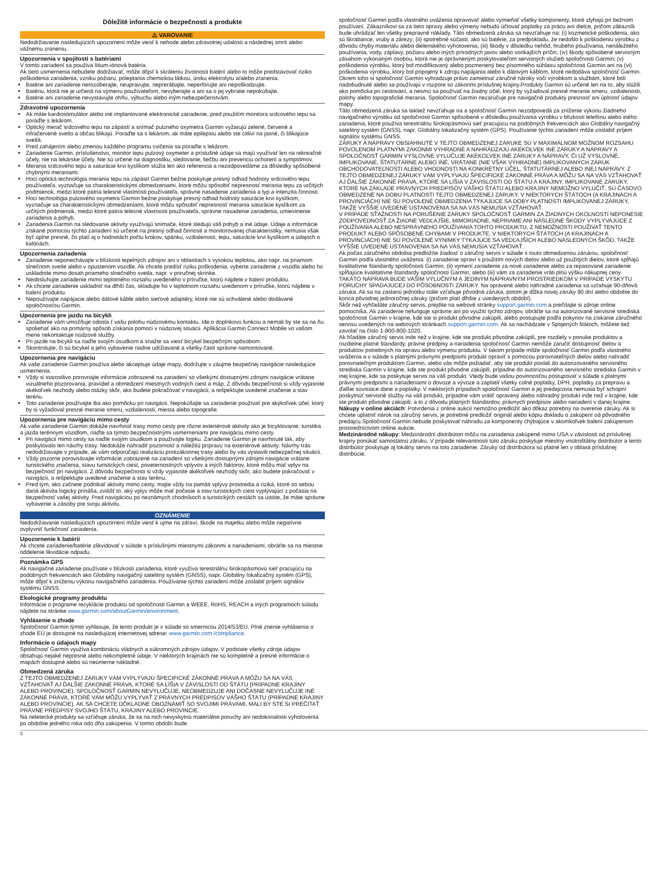Dôležité informácie o bezpečnosti a produkte
⚠ VAROVANIE
Nedodržiavanie nasledujúcich upozornení môže viesť k nehode alebo zdravotnej udalosti a následnej smrti alebo vážnemu zraneniu.
Upozornenia v spojitosti s batériami
V tomto zariadení sa používa lítium-iónová batéria.
Ak tieto usmernenia nebudete dodržiavať, môže dôjsť k skráteniu životnosti batérií alebo to môže predstavovať riziko poškodenia zariadenia, vzniku požiaru, poleptania chemickou látkou, úniku elektrolytu a/alebo zranenia.
Batérie ani zariadenie nerozoberajte, neupravujte, neprerábajte, neperforujte ani nepoškodzujte.
Batériu, ktorá nie je určená na výmenu používateľom, nevyberajte a ani sa o jej vybratie nepokúšajte.
Batérie ani zariadenie nevystavujte ohňu, výbuchu alebo iným nebezpečenstvám.
Zdravotné upozornenia
Ak máte kardiostimulátor alebo iné implantované elektronické zariadenie, pred použitím monitora srdcového tepu sa poraďte s lekárom.
Optický merač srdcového tepu na zápästí a snímač pulzného oxymetra Garmin vyžarujú zelené, červené a infračervené svetlo a občas blikajú. Poraďte sa s lekárom, ak máte epilepsiu alebo ste citliví na jasné, či blikajúce svetlá.
Pred zahájením alebo zmenou každého programu cvičenia sa poraďte s lekárom.
Zariadenie Garmin, príslušenstvo, monitor tepu pulzový oxymeter a príslušné údaje sa majú využívať len na rekreačné účely, nie na lekárske účely. Nie sú určené na diagnostiku, sledovanie, liečbu ani prevenciu ochorení a symptómov.
Merania srdcového tepu a saturácie krvi kyslíkom slúžia len ako referencia a nezodpovedáme za dôsledky spôsobené chybnými meraniami.
Hoci optická technológia merania tepu na zápästí Garmin bežne poskytuje presný odhad hodnoty srdcového tepu používateľa, vyznačuje sa charakteristickými obmedzeniami, ktoré môžu spôsobiť nepresnosť merania tepu za určitých podmienok, medzi ktoré patria telesné vlastnosti používateľa, správne nasadenie zariadenia a typ a intenzita činnosti.
Hoci technológia pulzového oxymetra Garmin bežne poskytuje presný odhad hodnoty saturácie krvi kyslíkom, vyznačuje sa charakteristickými obmedzeniami, ktoré môžu spôsobiť nepresnosť merania saturácie kyslíkom za určitých podmienok, medzi ktoré patria telesné vlastnosti používateľa, správne nasadenie zariadenia, umiestnenie zariadenia a pohyb.
Zariadenia Garmin na sledovanie aktivity využívajú snímače, ktoré sledujú váš pohyb a iné údaje. Údaje a informácie získané pomocou týchto zariadení sú určené na presný odhad činnosti a monitorovanej charakteristiky, nemusia však byť úplne presné, čo platí aj o hodnotách počtu krokov, spánku, vzdialenosti, tepu, saturácie krvi kyslíkom a údajoch o kalóriách.
Upozornenia zariadenia
Zariadenie neponechávajte v blízkosti tepelných zdrojov ani v oblastiach s vysokou teplotou, ako napr. na priamom slnečnom svetle alebo v opustenom vozidle. Ak chcete predísť riziku poškodenia, vyberte zariadenie z vozidla alebo ho uskladnite mimo dosah priameho slnečného svetla, napr. v priručnej skrinke.
Neobsluhujte zariadenie mimo teplotného rozsahu uvedeného v príručke, ktorú nájdete v balení produktu.
Ak chcete zariadenie uskladniť na dlhší čas, skladujte ho v teplotnom rozsahu uvedenom v príručke, ktorú nájdete v balení produktu.
Nepoužívajte napájacie alebo dátové káble alebo sieťové adaptéry, ktoré nie sú schválené alebo dodávané spoločnosťou Garmin.
Upozornenia pre jazdu na bicykli
Zariadenie vám umožňuje odosla ť vašu polohu núdzovému kontaktu. Ide o doplnkovú funkciu a nemali by ste sa na ňu spoliehať ako na primárny spôsob získania pomoci v núdzovej situácii. Aplikácia Garmin Connect Mobile vo vašom mene nekontaktuje núdzové služby.
Pri jazde na bicykli sa riaďte svojím úsudkom a snažte sa viesť bicykel bezpečným spôsobom.
Skontrolujte, či sú bicykel a jeho vybavenie riadne udržiavané a všetky časti správne namontované.
Upozornenia pre navigáciu
Ak vaše zariadenie Garmin používa alebo akceptuje údaje mapy, dodržujte v záujme bezpečnej navigácie nasledujúce usmernenia.
Vždy si starostlivo porovnajte informácie zobrazené na zariadení so všetkými dostupnými zdrojmi navigácie vrátane vizuálneho pozorovania, pravidiel a obmedzení miestnych vodných ciest a máp. Z dôvodu bezpečnosti si vždy vyjasnite akékoľvek nezhody alebo otázky skôr, ako budete pokračovať v navigácii, a rešpektujte uvedené značenie a stav terénu.
Toto zariadenie používajte iba ako pomôcku pri navigácii. Nepokúšajte sa zariadenie používať pre akýkoľvek účel, ktorý by si vyžadoval presné meranie smeru, vzdialenosti, miesta alebo topografie.
Upozornenia pre navigáciu mimo cesty
Ak vaše zariadenie Garmin dokáže navrhnúť trasy mimo cesty pre rôzne exteriérové aktivity ako je bicyklovanie, turistika a jazda terénnym vozidlom, riaďte sa týmito bezpečnostnými usmerneniami pre navigáciu mimo cesty.
Pri navigácii mimo cesty sa riaďte svojím úsudkom a používajte logiku. Zariadenie Garmin je navrhnuté tak, aby poskytovalo len návrhy trasy. Nedokáže nahradiť pozornosť a náležitú prípravu na exteriérové aktivity. Návrhy trás nedodržiavajte v prípade, ak vám odporúčajú realizáciu protizákonnej trasy alebo by vás vystavili nebezpečnej situácii.
Vždy pozorne porovnávajte informácie zobrazené na zariadení so všetkými dostupnými zdrojmi navigácie vrátane turistického značenia, stavu turistických ciest, poveternostných vplyvov a iných faktorov, ktoré môžu mať vplyv na bezpečnosť pri navigácii. Z dôvodu bezpečnosti si vždy vyjasnite akékoľvek nezhody skôr, ako budete pokračovať v navigácii, a rešpektujte uvedené značenie a stav terénu.
Pred tým, ako začnete podnikať aktivity mimo cesty, majte vždy na pamäti vplyvy prostredia a riziká, ktoré so sebou daná aktivita logicky prináša, zvlášť to, aký vplyv môže mať počasie a stav turistických ciest vyplývajúci z počasia na bezpečnosť vašej aktivity. Pred navigáciou po neznámych chodníkoch a turistických cestách sa uistite, že máte správne vybavenie a zásoby pre svoju aktivitu.
OZNÁMENIE
Nedodržiavanie nasledujúcich upozornení môže viesť k ujme na zdraví, škode na majetku alebo môže negatívne ovplyvniť funkčnosť zariadenia.
Upozornenie k batérii
Ak chcete zariadenie/batérie zlikvidovať v súlade s príslušnými miestnymi zákonmi a nariadeniami, obráťte sa na miestne oddelenie likvidácie odpadu.
Poznámka GPS
Ak navigačné zariadenie používate v blízkosti zariadenia, ktoré využíva terestriálnu širokopásmovú sieť pracujúcu na podobných frekvenciách ako Globálny navigačný satelitný systém (GNSS), napr. Globálny lokalizačný systém (GPS), môže dôjsť k zníženiu výkonu navigačného zariadenia. Používanie týchto zariadení môže zoslabiť príjem signálov systému GNSS.
Ekologické programy produktu
Informácie o programe recyklácie produktu od spoločnosti Garmin a WEEE, RoHS, REACH a iných programoch súladu nájdete na stránke www.garmin.com/aboutGarmin/environment.
Vyhlásenie o zhode
Spoločnosť Garmin týmto vyhlasuje, že tento produkt je v súlade so smernicou 2014/53/EÚ. Plné znenie vyhlásenia o zhode EÚ je dostupné na nasledujúcej internetovej adrese: www.garmin.com /compliance.
Informácie o údajoch mapy
Spoločnosť Garmin využíva kombináciu vládnych a súkromných zdrojov údajov. V podstate všetky zdroje údajov obsahujú nejaké nepresné alebo nekompletné údaje. V niektorých krajinách nie sú kompletné a presné informácie o mapách dostupné alebo sú neúmerne nákladné.
Obmedzená záruka
Z TEJTO OBMEDZENEJ ZÁRUKY VÁM VYPLÝVAJÚ ŠPECIFICKÉ ZÁKONNÉ PRÁVA A MÔŽU SA NA VÁS VZŤAHOVAŤ AJ ĎALŠIE ZÁKONNÉ PRÁVA, KTORÉ SA LÍŠIA V ZÁVISLOSTI OD ŠTÁTU (PRÍPADNE KRAJINY ALEBO PROVINCIE). SPOLOČNOSŤ GARMIN NEVYLUČUJE, NEOBMEDZUJE ANI DOČASNE NEVYLUČUJE INÉ ZÁKONNÉ PRÁVA, KTORÉ VÁM MÔŽU VYPLÝVAŤ Z PRÁVNYCH PREDPISOV VÁŠHO ŠTÁTU (PRÍPADNE KRAJINY ALEBO PROVINCIE). AK SA CHCETE DÔKLADNE OBOZNÁMIŤ SO SVOJIMI PRÁVAMI, MALI BY STE SI PREČÍTAŤ PRÁVNE PREDPISY SVOJHO ŠTÁTU, KRAJINY ALEBO PROVINCIE.
Na neletecké produkty sa vzťahuje záruka, že sa na nich nevyskytnú materiálne poruchy ani nedokonalosti vyhotovenia po obdobie jedného roka odo dňa zakúpenia. V tomto období bude
spoločnosť Garmin podľa vlastného uváženia opravovať alebo vymieňať všetky komponenty, ktoré zlyhajú pri bežnom používaní. Zákazníkovi sa za tieto opravy alebo výmeny nebudú účtovať poplatky za prácu ani dielce, pričom zákazník bude uhrádzať len všetky prepravné náklady. Táto obmedzená záruka sa nevzťahuje na: (i) kozmetické poškodenia, ako sú škrabance, vruby a zárezy; (ii) spotrebné súčasti, ako sú batérie, za predpokladu, že nedošlo k poškodeniu výrobku z dôvodu chyby materiálu alebo dielenského vyhotovenia; (iii) škody v dôsledku nehôd, hrubého používania, nenáležitého používania, vody, záplavy, požiaru alebo iných prírodných javov alebo vonkajších príčin; (iv) škody spôsobené servisným zásahom vykonaným osobou, ktorá nie je oprávneným poskytovateľom servisných služieb spoločnosti Garmin; (v) poškodenia výrobku, ktorý bol modifikovaný alebo pozmenený bez písomného súhlasu spoločnosti Garmin ani na (vi) poškodenia výrobku, ktorý bol pripojený k zdroju napájania alebo k dátovým káblom, ktoré nedodáva spoločnosť Garmin. Okrem toho si spoločnosť Garmin vyhradzuje právo zamietnuť záručné nároky voči výrobkom a službám, ktoré boli nadobudnuté alebo sa používajú v rozpore so zákonmi príslušnej krajiny.Produkty Garmin sú určené len na to, aby slúžili ako pomôcka pri cestovaní, a nesmú sa používať na žiadny účel, ktorý by vyžadoval presné meranie smeru, vzdialenosti, polohy alebo topografické merania. Spoločnosť Garmin nezaručuje pre navigačné produkty presnosť ani úplnosť údajov mapy.
Táto obmedzená záruka sa taktiež nevzťahuje na a spoločnosť Garmin nezodpovedá za zníženie výkonu žiadneho navigačného výrobku od spoločnosti Garmin spôsobené v dôsledku používania výrobku v blízkosti telefónu alebo iného zariadenia, ktoré používa terestriálnu širokopásmovú sieť pracujúcu na podobných frekvenciách ako Globálny navigačný satelitný systém (GNSS), napr. Globálny lokalizačný systém (GPS). Používanie týchto zariadení môže zoslabiť príjem signálov systému GNSS.
ZÁRUKY A NÁPRAVY OBSIAHNUTÉ V TEJTO OBMEDZENEJ ZÁRUKE SÚ V MAXIMÁLNOM MOŽNOM ROZSAHU POVOLENOM PLATNÝMI ZÁKONMI VÝHRADNÉ A NAHRÁDZAJÚ AKÉKOĽVEK INÉ ZÁRUKY A NÁPRAVY A SPOLOČNOSŤ GARMIN VÝSLOVNE VYLUČUJE AKÉKOĽVEK INÉ ZÁRUKY A NÁPRAVY, ČI UŽ VÝSLOVNÉ, IMPLIKOVANÉ, ŠTATUTÁRNE ALEBO INÉ, VRÁTANE (NIE VŠAK VÝHRADNE) IMPLIKOVANÝCH ZÁRUK OBCHODOVATEĽNOSTI ALEBO VHODNOSTI NA KONKRÉTNY ÚČEL, ŠTATUTÁRNEJ ALEBO INEJ NÁPRAVY. Z TEJTO OBMEDZENEJ ZÁRUKY VÁM VYPLÝVAJÚ ŠPECIFICKÉ ZÁKONNÉ PRÁVA A MÔŽU SA NA VÁS VZŤAHOVAŤ AJ ĎALŠIE ZÁKONNÉ PRÁVA, KTORÉ SA LÍŠIA V ZÁVISLOSTI OD ŠTÁTU A KRAJINY. IMPLIKOVANÉ ZÁRUKY, KTORÉ NA ZÁKLADE PRÁVNYCH PREDPISOV VÁŠHO ŠTÁTU ALEBO KRAJINY NEMOŽNO VYLÚČIŤ, SÚ ČASOVO OBMEDZENÉ NA DOBU PLATNOSTI TEJTO OBMEDZENEJ ZÁRUKY. V NIEKTORÝCH ŠTÁTOCH (A KRAJINÁCH A PROVINCIÁCH) NIE SÚ POVOLENÉ OBMEDZENIA TÝKAJÚCE SA DOBY PLATNOSTI IMPLIKOVANEJ ZÁRUKY, TAKŽE VYŠŠIE UVEDENÉ USTANOVENIA SA NA VÁS NEMUSIA VZŤAHOVAŤ.
V PRÍPADE SŤAŽNOSTI NA PORUŠENIE ZÁRUKY SPOLOČNOSŤ GARMIN ZA ŽIADNYCH OKOLNOSTÍ NEPONESIE ZODPOVEDNOSŤ ZA ŽIADNE VEDĽAJŠIE, MIMORIADNE, NEPRIAME ANI NÁSLEDNÉ ŠKODY VYPLÝVAJÚCE Z POUŽÍVANIA ALEBO NESPRÁVNEHO POUŽÍVANIA TOHTO PRODUKTU, Z NEMOŽNOSTI POUŽÍVAŤ TENTO PRODUKT ALEBO SPÔSOBENÉ CHYBAMI V PRODUKTE. V NIEKTORÝCH ŠTÁTOCH (A KRAJINÁCH A PROVINCIÁCH) NIE SÚ POVOLENÉ VÝNIMKY TÝKAJÚCE SA VEDĽAJŠÍCH ALEBO NÁSLEDNÝCH ŠKÔD, TAKŽE VYŠŠIE UVEDENÉ USTANOVENIA SA NA VÁS NEMUSIA VZŤAHOVAŤ.
Ak počas záručného obdobia predložíte žiadosť o záručný servis v súlade s touto obmedzenou zárukou, spoločnosť Garmin podľa vlastného uváženia: (i) zariadenie opraví s použitím nových dielov alebo už použitých dielov, ktoré spĺňajú kvalitatívne štandardy spoločnosti Garmin, (ii) vymení zariadenie za nové zariadenie alebo za repasované zariadenie spĺňajúce kvalitatívne štandardy spoločnosti Garmin, alebo (iii) vám za zariadenie vráti plnú výšku nákupnej ceny. TAKÁTO NÁPRAVA BUDE VAŠÍM VÝLUČNÝM A JEDINÝM NÁPRAVNÝM PROSTRIEDKOM V PRÍPADE VÝSKYTU PORUCHY SPADAJÚCEJ DO PÔSOBNOSTI ZÁRUKY. Na opravené alebo náhradné zariadenia sa vzťahuje 90-dňová záruka. Ak sa na zaslanú jednotku stále vzťahuje pôvodná záruka, potom je dĺžka novej záruky 90 dní alebo obdobie do konca pôvodnej jednoročnej záruky (pričom platí dlhšie z uvedených období).
Skôr než vyhľadáte záručný servis, prejdite na webové stránky support.garmin.com a prečítajte si zdroje online pomocníka. Ak zariadenie nefunguje správne ani po využití týchto zdrojov, obráťte sa na autorizované servisné strediská spoločnosti Garmin v krajine, kde ste si produkt pôvodne zakúpili, alebo postupujte podľa pokynov na získanie záručného servisu uvedených na webových stránkach support.garmin.com. Ak sa nachádzate v Spojených štátoch, môžete tiež zavolať na číslo 1-800-800-1020.
Ak hľadáte záručný servis inde než v krajine, kde ste produkt pôvodne zakúpili, pre rozdiely v ponuke produktov a rozdielne platné štandardy, právne predpisy a nariadenia spoločnosť Garmin nemôže zaručiť dostupnosť dielov a produktov potrebných na opravu alebo výmenu produktu. V takom prípade môže spoločnosť Garmin podľa vlastného uváženia a v súlade s platnými právnymi predpismi produkt opraviť s pomocou porovnateľných dielov alebo nahradiť porovnateľným produktom Garmin, alebo vás môže požiadať, aby ste produkt poslali do autorizovaného servisného strediska Garmin v krajine, kde ste produkt pôvodne zakúpili, prípadne do autorizovaného servisného strediska Garmin v inej krajine, kde sa poskytuje servis na váš produkt. Vtedy bude vašou povinnosťou postupovať v súlade s platnými právnymi predpismi a nariadeniami o dovoze a vývoze a zaplatiť všetky colné poplatky, DPH, poplatky za prepravu a ďalšie súvisiace dane a poplatky. V niektorých prípadoch spoločnosť Garmin a jej predajcovia nemusia byť schopní poskytnúť servisné služby na váš produkt, prípadne vám vrátiť opravený alebo náhradný produkt inde než v krajine, kde ste produkt pôvodne zakúpili, a to z dôvodu platných štandardov, právnych predpisov alebo nariadení v danej krajine.
Nákupy v online akciách: Potvrdenia z online aukcií nemožno predložiť ako dôkaz potrebný na overenie záruky. Ak si chcete uplatniť nárok na záručný servis, je potrebné predložiť originál alebo kópiu dokladu o zakúpení od pôvodného predajcu.Spoločnosť Garmin nebude poskytovať náhradu za komponenty chýbajúce v akomkoľvek balení zakúpenom prostredníctvom online aukcie.
Medzinárodné nákupy: Medzinárodní distribútori môžu na zariadenia zakúpené mimo USA v závislosti od príslušnej krajiny ponúkať samostatnú záruku. V prípade relevantnosti túto záruku poskytuje miestny vnútroštátny distribútor a tento distribútor poskytuje aj lokálny servis na toto zariadenie. Záruky od distribútora sú platné len v oblasti príslušnej distribúcie.
8